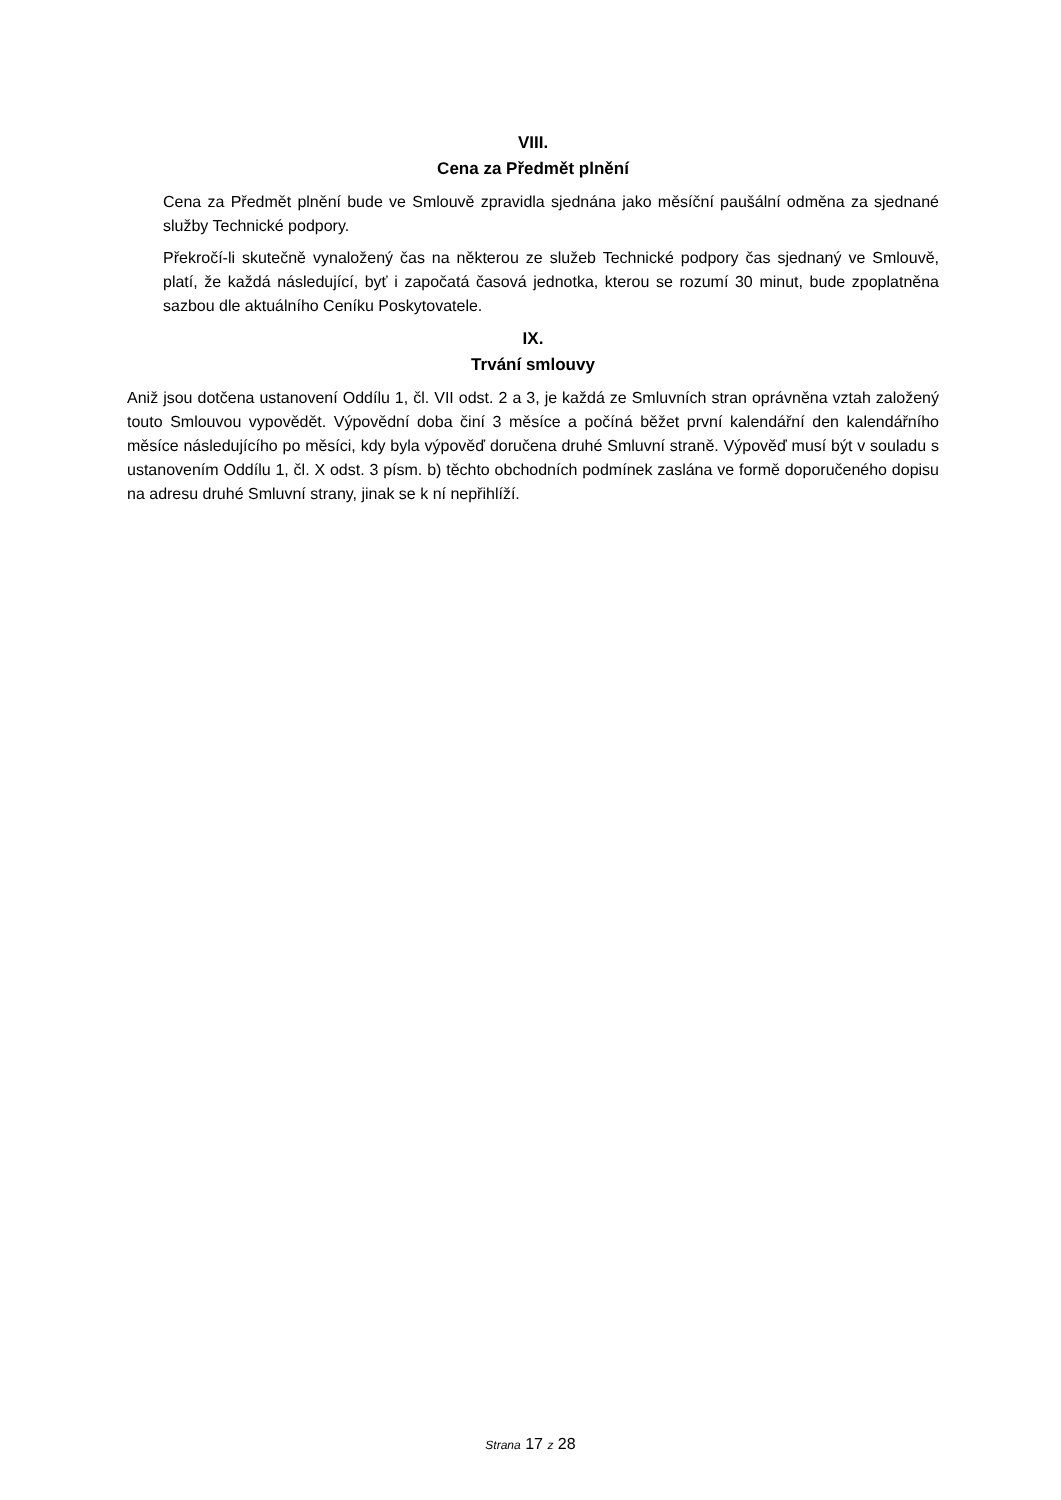VIII.
Cena za Předmět plnění
Cena za Předmět plnění bude ve Smlouvě zpravidla sjednána jako měsíční paušální odměna za sjednané služby Technické podpory.
Překročí-li skutečně vynaložený čas na některou ze služeb Technické podpory čas sjednaný ve Smlouvě, platí, že každá následující, byť i započatá časová jednotka, kterou se rozumí 30 minut, bude zpoplatněna sazbou dle aktuálního Ceníku Poskytovatele.
IX.
Trvání smlouvy
Aniž jsou dotčena ustanovení Oddílu 1, čl. VII odst. 2 a 3, je každá ze Smluvních stran oprávněna vztah založený touto Smlouvou vypovědět. Výpovědní doba činí 3 měsíce a počíná běžet první kalendářní den kalendářního měsíce následujícího po měsíci, kdy byla výpověď doručena druhé Smluvní straně. Výpověď musí být v souladu s ustanovením Oddílu 1, čl. X odst. 3 písm. b) těchto obchodních podmínek zaslána ve formě doporučeného dopisu na adresu druhé Smluvní strany, jinak se k ní nepřihlíží.
Strana 17 z 28